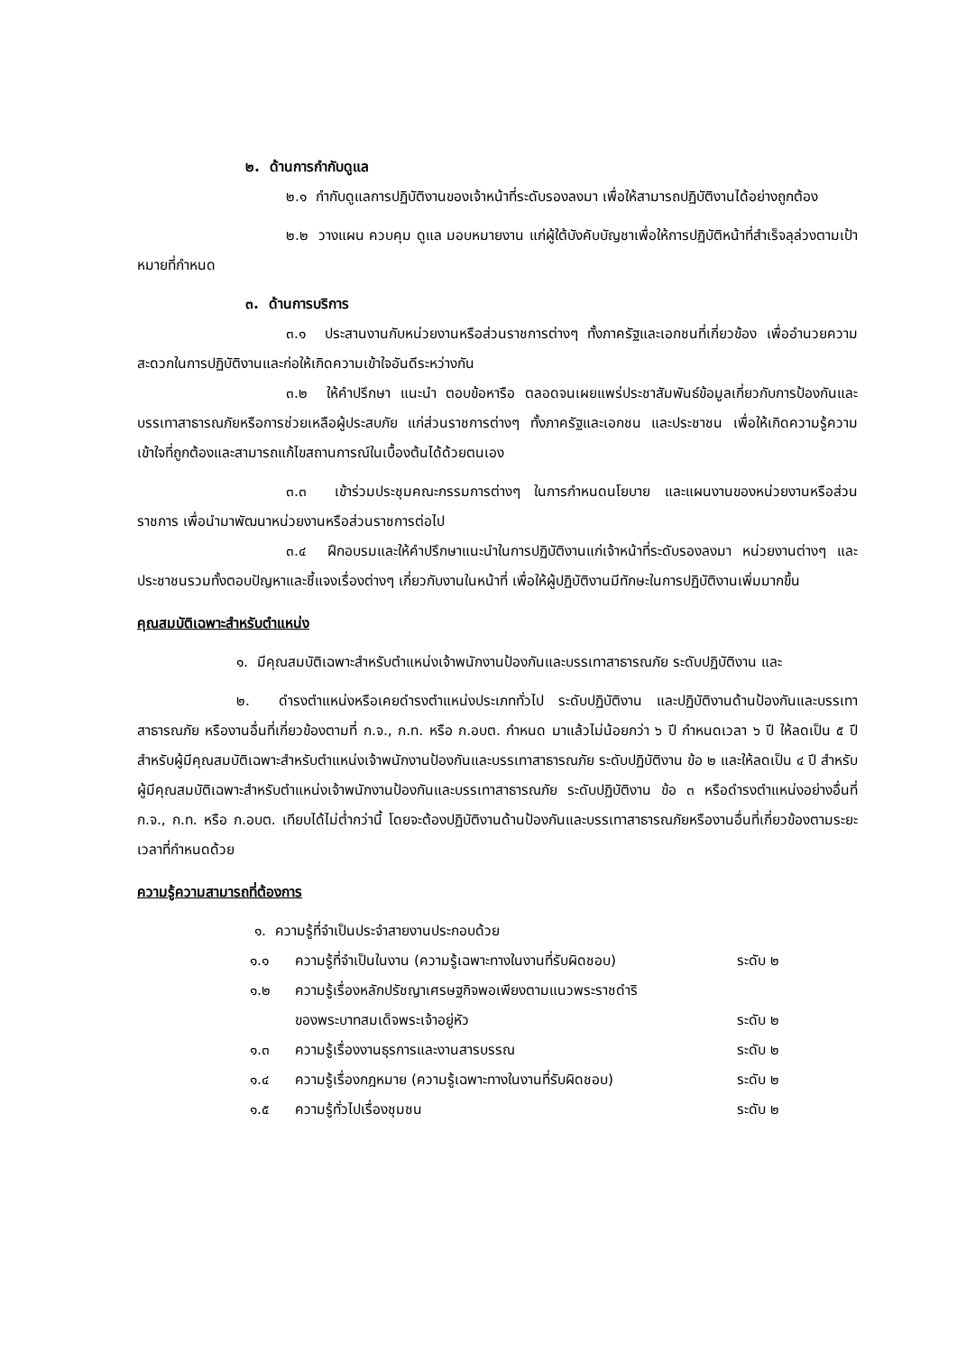๒. ด้านการกำกับดูแล
๒.๑ กำกับดูแลการปฏิบัติงานของเจ้าหน้าที่ระดับรองลงมา เพื่อให้สามารถปฏิบัติงานได้อย่างถูกต้อง
๒.๒ วางแผน ควบคุม ดูแล มอบหมายงาน แก่ผู้ใต้บังคับบัญชาเพื่อให้การปฏิบัติหน้าที่สำเร็จลุล่วงตามเป้าหมายที่กำหนด
๓. ด้านการบริการ
๓.๑ ประสานงานกับหน่วยงานหรือส่วนราชการต่างๆ ทั้งภาครัฐและเอกชนที่เกี่ยวข้อง เพื่ออำนวยความสะดวกในการปฏิบัติงานและก่อให้เกิดความเข้าใจอันดีระหว่างกัน
๓.๒ ให้คำปรึกษา แนะนำ ตอบข้อหารือ ตลอดจนเผยแพร่ประชาสัมพันธ์ข้อมูลเกี่ยวกับการป้องกันและบรรเทาสาธารณภัยหรือการช่วยเหลือผู้ประสบภัย แก่ส่วนราชการต่างๆ ทั้งภาครัฐและเอกชน และประชาชน เพื่อให้เกิดความรู้ความเข้าใจที่ถูกต้องและสามารถแก้ไขสถานการณ์ในเบื้องต้นได้ด้วยตนเอง
๓.๓ เข้าร่วมประชุมคณะกรรมการต่างๆ ในการกำหนดนโยบาย และแผนงานของหน่วยงานหรือส่วนราชการ เพื่อนำมาพัฒนาหน่วยงานหรือส่วนราชการต่อไป
๓.๔ ฝึกอบรมและให้คำปรึกษาแนะนำในการปฏิบัติงานแก่เจ้าหน้าที่ระดับรองลงมา หน่วยงานต่างๆ และประชาชนรวมทั้งตอบปัญหาและชี้แจงเรื่องต่างๆ เกี่ยวกับงานในหน้าที่ เพื่อให้ผู้ปฏิบัติงานมีทักษะในการปฏิบัติงานเพิ่มมากขึ้น
คุณสมบัติเฉพาะสำหรับตำแหน่ง
๑. มีคุณสมบัติเฉพาะสำหรับตำแหน่งเจ้าพนักงานป้องกันและบรรเทาสาธารณภัย ระดับปฏิบัติงาน และ
๒. ดำรงตำแหน่งหรือเคยดำรงตำแหน่งประเภททั่วไป ระดับปฏิบัติงาน และปฏิบัติงานด้านป้องกันและบรรเทาสาธารณภัย หรืองานอื่นที่เกี่ยวข้องตามที่ ก.จ., ก.ท. หรือ ก.อบต. กำหนด มาแล้วไม่น้อยกว่า ๖ ปี กำหนดเวลา ๖ ปี ให้ลดเป็น ๕ ปี สำหรับผู้มีคุณสมบัติเฉพาะสำหรับตำแหน่งเจ้าพนักงานป้องกันและบรรเทาสาธารณภัย ระดับปฏิบัติงาน ข้อ ๒ และให้ลดเป็น ๔ ปี สำหรับผู้มีคุณสมบัติเฉพาะสำหรับตำแหน่งเจ้าพนักงานป้องกันและบรรเทาสาธารณภัย ระดับปฏิบัติงาน ข้อ ๓ หรือดำรงตำแหน่งอย่างอื่นที่ ก.จ., ก.ท. หรือ ก.อบต. เทียบได้ไม่ต่ำกว่านี้ โดยจะต้องปฏิบัติงานด้านป้องกันและบรรเทาสาธารณภัยหรืองานอื่นที่เกี่ยวข้องตามระยะเวลาที่กำหนดด้วย
ความรู้ความสามารถที่ต้องการ
๑. ความรู้ที่จำเป็นประจำสายงานประกอบด้วย
| ๑.๑ | ความรู้ที่จำเป็นในงาน (ความรู้เฉพาะทางในงานที่รับผิดชอบ) | ระดับ ๒ |
| ๑.๒ | ความรู้เรื่องหลักปรัชญาเศรษฐกิจพอเพียงตามแนวพระราชดำริ ของพระบาทสมเด็จพระเจ้าอยู่หัว | ระดับ ๒ |
| ๑.๓ | ความรู้เรื่องงานธุรการและงานสารบรรณ | ระดับ ๒ |
| ๑.๔ | ความรู้เรื่องกฎหมาย (ความรู้เฉพาะทางในงานที่รับผิดชอบ) | ระดับ ๒ |
| ๑.๕ | ความรู้ทั่วไปเรื่องชุมชน | ระดับ ๒ |